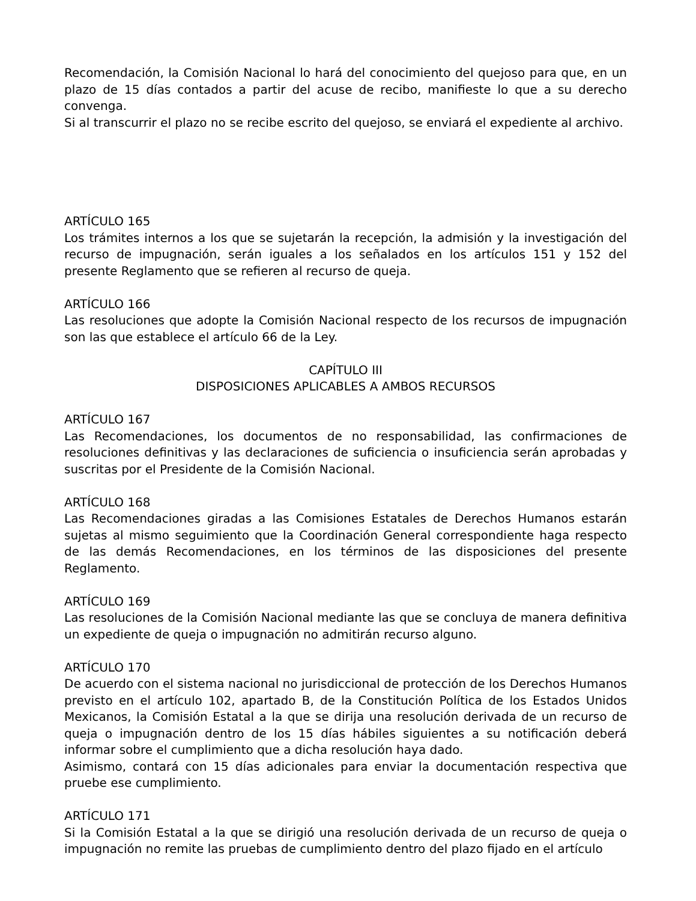Recomendación, la Comisión Nacional lo hará del conocimiento del quejoso para que, en un plazo de 15 días contados a partir del acuse de recibo, manifieste lo que a su derecho convenga.
Si al transcurrir el plazo no se recibe escrito del quejoso, se enviará el expediente al archivo.
ARTÍCULO 165
Los trámites internos a los que se sujetarán la recepción, la admisión y la investigación del recurso de impugnación, serán iguales a los señalados en los artículos 151 y 152 del presente Reglamento que se refieren al recurso de queja.
ARTÍCULO 166
Las resoluciones que adopte la Comisión Nacional respecto de los recursos de impugnación son las que establece el artículo 66 de la Ley.
CAPÍTULO III
DISPOSICIONES APLICABLES A AMBOS RECURSOS
ARTÍCULO 167
Las Recomendaciones, los documentos de no responsabilidad, las confirmaciones de resoluciones definitivas y las declaraciones de suficiencia o insuficiencia serán aprobadas y suscritas por el Presidente de la Comisión Nacional.
ARTÍCULO 168
Las Recomendaciones giradas a las Comisiones Estatales de Derechos Humanos estarán sujetas al mismo seguimiento que la Coordinación General correspondiente haga respecto de las demás Recomendaciones, en los términos de las disposiciones del presente Reglamento.
ARTÍCULO 169
Las resoluciones de la Comisión Nacional mediante las que se concluya de manera definitiva un expediente de queja o impugnación no admitirán recurso alguno.
ARTÍCULO 170
De acuerdo con el sistema nacional no jurisdiccional de protección de los Derechos Humanos previsto en el artículo 102, apartado B, de la Constitución Política de los Estados Unidos Mexicanos, la Comisión Estatal a la que se dirija una resolución derivada de un recurso de queja o impugnación dentro de los 15 días hábiles siguientes a su notificación deberá informar sobre el cumplimiento que a dicha resolución haya dado.
Asimismo, contará con 15 días adicionales para enviar la documentación respectiva que pruebe ese cumplimiento.
ARTÍCULO 171
Si la Comisión Estatal a la que se dirigió una resolución derivada de un recurso de queja o impugnación no remite las pruebas de cumplimiento dentro del plazo fijado en el artículo